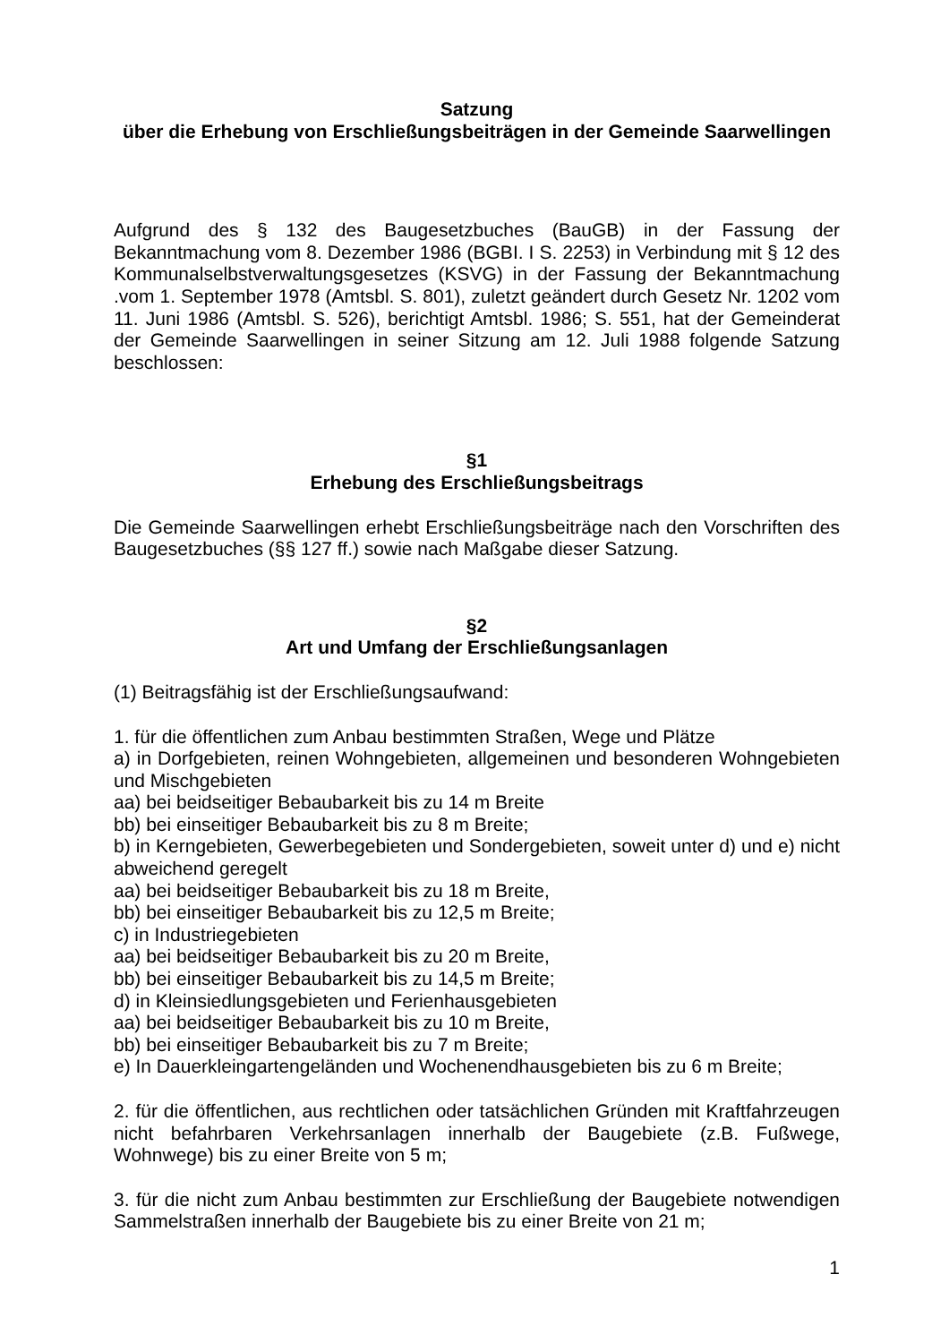Satzung
über die Erhebung von Erschließungsbeiträgen in der Gemeinde Saarwellingen
Aufgrund des § 132 des Baugesetzbuches (BauGB) in der Fassung der Bekanntmachung vom 8. Dezember 1986 (BGBI. I S. 2253) in Verbindung mit § 12 des Kommunalselbstverwaltungsgesetzes (KSVG) in der Fassung der Bekanntmachung .vom 1. September 1978 (Amtsbl. S. 801), zuletzt geändert durch Gesetz Nr. 1202 vom 11. Juni 1986 (Amtsbl. S. 526), berichtigt Amtsbl. 1986; S. 551, hat der Gemeinderat der Gemeinde Saarwellingen in seiner Sitzung am 12. Juli 1988 folgende Satzung beschlossen:
§1
Erhebung des Erschließungsbeitrags
Die Gemeinde Saarwellingen erhebt Erschließungsbeiträge nach den Vorschriften des Baugesetzbuches (§§ 127 ff.) sowie nach Maßgabe dieser Satzung.
§2
Art und Umfang der Erschließungsanlagen
(1) Beitragsfähig ist der Erschließungsaufwand:
1. für die öffentlichen zum Anbau bestimmten Straßen, Wege und Plätze
a) in Dorfgebieten, reinen Wohngebieten, allgemeinen und besonderen Wohngebieten und Mischgebieten
aa) bei beidseitiger Bebaubarkeit bis zu 14 m Breite
bb) bei einseitiger Bebaubarkeit bis zu 8 m Breite;
b) in Kerngebieten, Gewerbegebieten und Sondergebieten, soweit unter d) und e) nicht abweichend geregelt
aa) bei beidseitiger Bebaubarkeit bis zu 18 m Breite,
bb) bei einseitiger Bebaubarkeit bis zu 12,5 m Breite;
c) in Industriegebieten
aa) bei beidseitiger Bebaubarkeit bis zu 20 m Breite,
bb) bei einseitiger Bebaubarkeit bis zu 14,5 m Breite;
d) in Kleinsiedlungsgebieten und Ferienhausgebieten
aa) bei beidseitiger Bebaubarkeit bis zu 10 m Breite,
bb) bei einseitiger Bebaubarkeit bis zu 7 m Breite;
e) In Dauerkleingartengeländen und Wochenendhausgebieten bis zu 6 m Breite;
2. für die öffentlichen, aus rechtlichen oder tatsächlichen Gründen mit Kraftfahrzeugen nicht befahrbaren Verkehrsanlagen innerhalb der Baugebiete (z.B. Fußwege, Wohnwege) bis zu einer Breite von 5 m;
3. für die nicht zum Anbau bestimmten zur Erschließung der Baugebiete notwendigen Sammelstraßen innerhalb der Baugebiete bis zu einer Breite von 21 m;
1